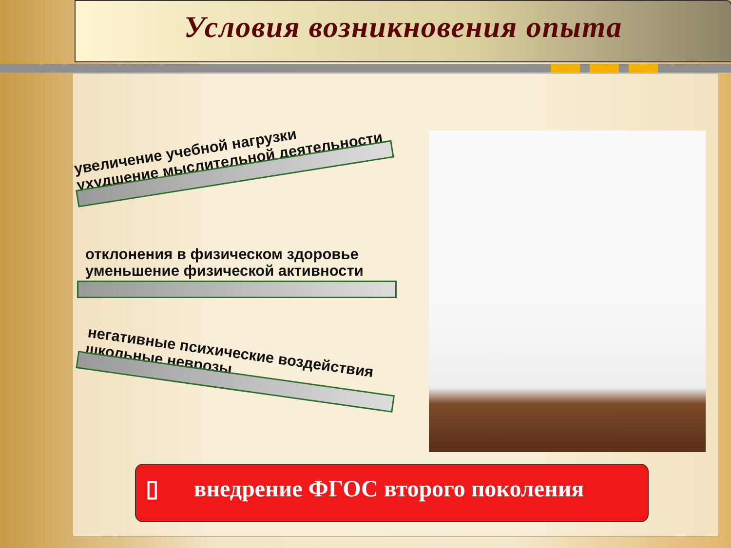Условия возникновения опыта
увеличение учебной нагрузки
ухудшение мыслительной деятельности
отклонения в физическом здоровье
уменьшение физической активности
негативные психические воздействия
школьные неврозы
▯ внедрение ФГОС второго поколения